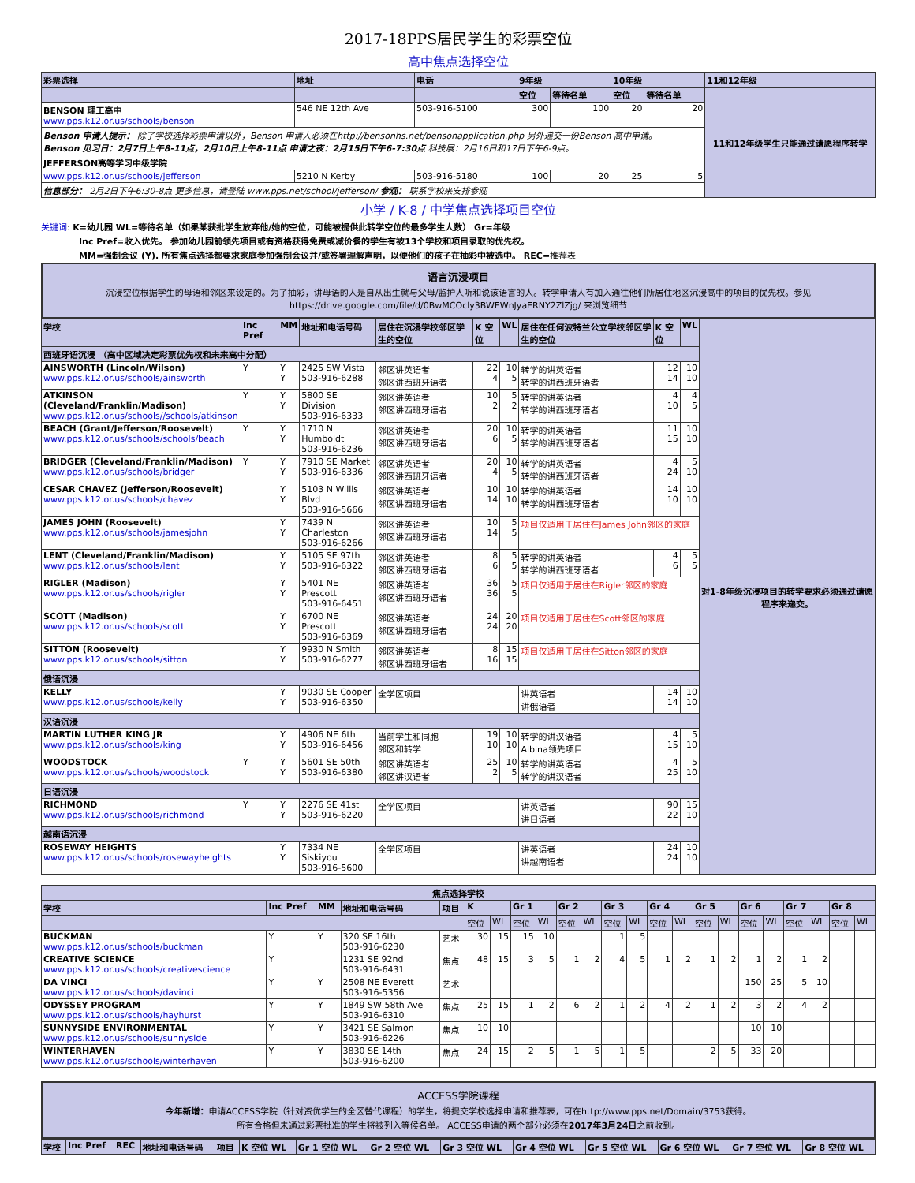2017-18PPS居民学生的彩票空位
高中焦点选择空位
| 彩票选择 | 地址 | 电话 | 9年级 | | 10年级 | | 11和12年级 |
| | | | 空位 | 等待名单 | 空位 | 等待名单 | 11和12年级学生只能通过请愿程序转学 |
| BENSON 理工高中 www.pps.k12.or.us/schools/benson | 546 NE 12th Ave | 503-916-5100 | 300 | 100 | 20 | 20 | |
| Benson 申请人提示： 除了学校选择彩票申请以外，Benson 申请人必须在http://bensonhs.net/bensonapplication.php 另外递交一份Benson 高中申请。 Benson 见习日：2月7日上午8-11点，2月10日上午8-11点 申请之夜：2月15日下午6-7:30点 科技展：2月16日和17日下午6-9点。 | | | | | | | |
| JEFFERSON高等学习中级学院 | | | | | | | |
| www.pps.k12.or.us/schools/jefferson | 5210 N Kerby | 503-916-5180 | 100 | 20 | 25 | 5 | |
| 信息部分： 2月2日下午6:30-8点 更多信息，请登陆 www.pps.net/school/jefferson/ 参观： 联系学校来安排参观 | | | | | | | |
小学 / K-8 / 中学焦点选择项目空位
关键词: K=幼儿园 WL=等待名单（如果某获批学生放弃他/她的空位，可能被提供此转学空位的最多学生人数） Gr=年级
Inc Pref=收入优先。 参加幼儿园前领先项目或有资格获得免费或减价餐的学生有被13个学校和项目录取的优先权。
MM=强制会议 (Y). 所有焦点选择都要求家庭参加强制会议并/或签署理解声明，以便他们的孩子在抽彩中被选中。 REC=推荐表
语言沉浸项目
沉浸空位根据学生的母语和邻区来设定的。为了抽彩，讲母语的人是自从出生就与父母/监护人听和说该语言的人。转学申请人有加入通往他们所居住地区沉浸高中的项目的优先权。参见 https://drive.google.com/file/d/0BwMCOcly3BWEWnJyaERNY2ZlZjg/ 来浏览细节
| 学校 | Inc Pref | MM | 地址和电话号码 | 居住在沉浸学校邻区学生的空位 | K 空位 | WL | 居住在任何波特兰公立学校邻区学生的空位 | K 空位 | WL | 对1-8年级沉浸项目的转学要求必须通过请愿程序来递交。 |
| 西班牙语沉浸 （高中区域决定彩票优先权和未来高中分配） | | | | | | | | | | |
| AINSWORTH (Lincoln/Wilson) www.pps.k12.or.us/schools/ainsworth | Y | Y Y | 2425 SW Vista 503-916-6288 | 邻区讲英语者 邻区讲西班牙语者 | 22 4 | 10 5 | 转学的讲英语者 转学的讲西班牙语者 | 12 14 | 10 10 | |
| ATKINSON (Cleveland/Franklin/Madison) www.pps.k12.or.us/schools//schools/atkinson | Y | Y Y | 5800 SE Division 503-916-6333 | 邻区讲英语者 邻区讲西班牙语者 | 10 2 | 5 2 | 转学的讲英语者 转学的讲西班牙语者 | 4 10 | 4 5 | |
| BEACH (Grant/Jefferson/Roosevelt) www.pps.k12.or.us/schools/schools/beach | Y | Y Y | 1710 N Humboldt 503-916-6236 | 邻区讲英语者 邻区讲西班牙语者 | 20 6 | 10 5 | 转学的讲英语者 转学的讲西班牙语者 | 11 15 | 10 10 | |
| BRIDGER (Cleveland/Franklin/Madison) www.pps.k12.or.us/schools/bridger | Y | Y Y | 7910 SE Market 503-916-6336 | 邻区讲英语者 邻区讲西班牙语者 | 20 4 | 10 5 | 转学的讲英语者 转学的讲西班牙语者 | 4 24 | 5 10 | |
| CESAR CHAVEZ (Jefferson/Roosevelt) www.pps.k12.or.us/schools/chavez | | Y Y | 5103 N Willis Blvd 503-916-5666 | 邻区讲英语者 邻区讲西班牙语者 | 10 14 | 10 10 | 转学的讲英语者 转学的讲西班牙语者 | 14 10 | 10 10 | |
| JAMES JOHN (Roosevelt) www.pps.k12.or.us/schools/jamesjohn | | Y Y | 7439 N Charleston 503-916-6266 | 邻区讲英语者 邻区讲西班牙语者 | 10 14 | 5 5 | 项目仅适用于居住在James John邻区的家庭 | | | |
| LENT (Cleveland/Franklin/Madison) www.pps.k12.or.us/schools/lent | | Y Y | 5105 SE 97th 503-916-6322 | 邻区讲英语者 邻区讲西班牙语者 | 8 6 | 5 5 | 转学的讲英语者 转学的讲西班牙语者 | 4 6 | 5 5 | |
| RIGLER (Madison) www.pps.k12.or.us/schools/rigler | | Y Y | 5401 NE Prescott 503-916-6451 | 邻区讲英语者 邻区讲西班牙语者 | 36 36 | 5 5 | 项目仅适用于居住在Rigler邻区的家庭 | | | |
| SCOTT (Madison) www.pps.k12.or.us/schools/scott | | Y Y | 6700 NE Prescott 503-916-6369 | 邻区讲英语者 邻区讲西班牙语者 | 24 24 | 20 20 | 项目仅适用于居住在Scott邻区的家庭 | | | |
| SITTON (Roosevelt) www.pps.k12.or.us/schools/sitton | | Y Y | 9930 N Smith 503-916-6277 | 邻区讲英语者 邻区讲西班牙语者 | 8 16 | 15 15 | 项目仅适用于居住在Sitton邻区的家庭 | | | |
| 俄语沉浸 | | | | | | | | | | |
| KELLY www.pps.k12.or.us/schools/kelly | | Y Y | 9030 SE Cooper 503-916-6350 | 全学区项目 | | | 讲英语者 讲俄语者 | 14 14 | 10 10 | |
| 汉语沉浸 | | | | | | | | | | |
| MARTIN LUTHER KING JR www.pps.k12.or.us/schools/king | | Y Y | 4906 NE 6th 503-916-6456 | 当前学生和同胞 邻区和转学 | 19 10 | 10 10 | 转学的讲汉语者 Albina领先项目 | 4 15 | 5 10 | |
| WOODSTOCK www.pps.k12.or.us/schools/woodstock | Y | Y Y | 5601 SE 50th 503-916-6380 | 邻区讲英语者 邻区讲汉语者 | 25 2 | 10 5 | 转学的讲英语者 转学的讲汉语者 | 4 25 | 5 10 | |
| 日语沉浸 | | | | | | | | | | |
| RICHMOND www.pps.k12.or.us/schools/richmond | Y | Y Y | 2276 SE 41st 503-916-6220 | 全学区项目 | | | 讲英语者 讲日语者 | 90 22 | 15 10 | |
| 越南语沉浸 | | | | | | | | | | |
| ROSEWAY HEIGHTS www.pps.k12.or.us/schools/rosewayheights | | Y Y | 7334 NE Siskiyou 503-916-5600 | 全学区项目 | | | 讲英语者 讲越南语者 | 24 24 | 10 10 | |
| 焦点选择学校 | | | | | | | | | | | | | | | | | | | | | | |
| 学校 | Inc Pref | MM | 地址和电话号码 | 项目 | K | | Gr 1 | | Gr 2 | | Gr 3 | | Gr 4 | | Gr 5 | | Gr 6 | | Gr 7 | | Gr 8 | |
| | | | | | 空位 | WL | 空位 | WL | 空位 | WL | 空位 | WL | 空位 | WL | 空位 | WL | 空位 | WL | 空位 | WL | 空位 | WL |
| BUCKMAN www.pps.k12.or.us/schools/buckman | Y | Y | 320 SE 16th 503-916-6230 | 艺术 | 30 | 15 | 15 | 10 | | | 1 | 5 | | | | | | | | | | |
| CREATIVE SCIENCE www.pps.k12.or.us/schools/creativescience | Y | | 1231 SE 92nd 503-916-6431 | 焦点 | 48 | 15 | 3 | 5 | 1 | 2 | 4 | 5 | 1 | 2 | 1 | 2 | 1 | 2 | 1 | 2 | | |
| DA VINCI www.pps.k12.or.us/schools/davinci | Y | Y | 2508 NE Everett 503-916-5356 | 艺术 | | | | | | | | | | | | | 150 | 25 | 5 | 10 | | |
| ODYSSEY PROGRAM www.pps.k12.or.us/schools/hayhurst | Y | Y | 1849 SW 58th Ave 503-916-6310 | 焦点 | 25 | 15 | 1 | 2 | 6 | 2 | 1 | 2 | 4 | 2 | 1 | 2 | 3 | 2 | 4 | 2 | | |
| SUNNYSIDE ENVIRONMENTAL www.pps.k12.or.us/schools/sunnyside | Y | Y | 3421 SE Salmon 503-916-6226 | 焦点 | 10 | 10 | | | | | | | | | | | 10 | 10 | | | | |
| WINTERHAVEN www.pps.k12.or.us/schools/winterhaven | Y | Y | 3830 SE 14th 503-916-6200 | 焦点 | 24 | 15 | 2 | 5 | 1 | 5 | 1 | 5 | | | 2 | 5 | 33 | 20 | | | | |
ACCESS学院课程
今年新增：申请ACCESS学院（针对资优学生的全区替代课程）的学生，将提交学校选择申请和推荐表，可在http://www.pps.net/Domain/3753获得。
所有合格但未通过彩票批准的学生将被列入等候名单。 ACCESS申请的两个部分必须在2017年3月24日之前收到。
| 学校 | Inc Pref | REC | 地址和电话号码 | 项目 | K 空位 WL | Gr 1 空位 WL | Gr 2 空位 WL | Gr 3 空位 WL | Gr 4 空位 WL | Gr 5 空位 WL | Gr 6 空位 WL | Gr 7 空位 WL | Gr 8 空位 WL |